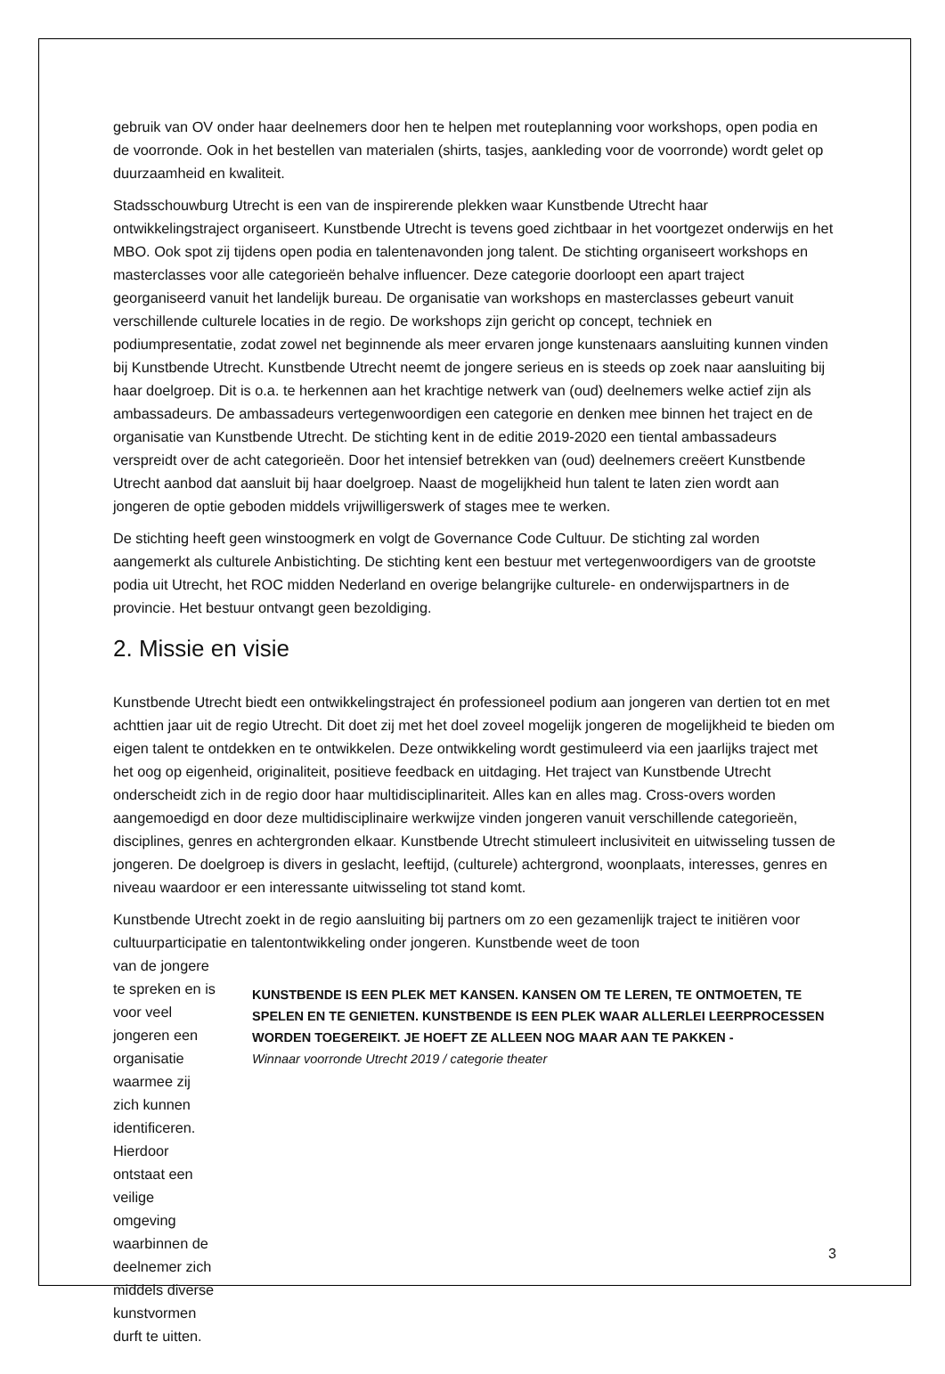gebruik van OV onder haar deelnemers door hen te helpen met routeplanning voor workshops, open podia en de voorronde. Ook in het bestellen van materialen (shirts, tasjes, aankleding voor de voorronde) wordt gelet op duurzaamheid en kwaliteit.
Stadsschouwburg Utrecht is een van de inspirerende plekken waar Kunstbende Utrecht haar ontwikkelingstraject organiseert. Kunstbende Utrecht is tevens goed zichtbaar in het voortgezet onderwijs en het MBO. Ook spot zij tijdens open podia en talentenavonden jong talent. De stichting organiseert workshops en masterclasses voor alle categorieën behalve influencer. Deze categorie doorloopt een apart traject georganiseerd vanuit het landelijk bureau. De organisatie van workshops en masterclasses gebeurt vanuit verschillende culturele locaties in de regio. De workshops zijn gericht op concept, techniek en podiumpresentatie, zodat zowel net beginnende als meer ervaren jonge kunstenaars aansluiting kunnen vinden bij Kunstbende Utrecht. Kunstbende Utrecht neemt de jongere serieus en is steeds op zoek naar aansluiting bij haar doelgroep. Dit is o.a. te herkennen aan het krachtige netwerk van (oud) deelnemers welke actief zijn als ambassadeurs. De ambassadeurs vertegenwoordigen een categorie en denken mee binnen het traject en de organisatie van Kunstbende Utrecht. De stichting kent in de editie 2019-2020 een tiental ambassadeurs verspreidt over de acht categorieën. Door het intensief betrekken van (oud) deelnemers creëert Kunstbende Utrecht aanbod dat aansluit bij haar doelgroep. Naast de mogelijkheid hun talent te laten zien wordt aan jongeren de optie geboden middels vrijwilligerswerk of stages mee te werken.
De stichting heeft geen winstoogmerk en volgt de Governance Code Cultuur. De stichting zal worden aangemerkt als culturele Anbistichting. De stichting kent een bestuur met vertegenwoordigers van de grootste podia uit Utrecht, het ROC midden Nederland en overige belangrijke culturele- en onderwijspartners in de provincie. Het bestuur ontvangt geen bezoldiging.
2. Missie en visie
Kunstbende Utrecht biedt een ontwikkelingstraject én professioneel podium aan jongeren van dertien tot en met achttien jaar uit de regio Utrecht. Dit doet zij met het doel zoveel mogelijk jongeren de mogelijkheid te bieden om eigen talent te ontdekken en te ontwikkelen. Deze ontwikkeling wordt gestimuleerd via een jaarlijks traject met het oog op eigenheid, originaliteit, positieve feedback en uitdaging. Het traject van Kunstbende Utrecht onderscheidt zich in de regio door haar multidisciplinariteit. Alles kan en alles mag. Cross-overs worden aangemoedigd en door deze multidisciplinaire werkwijze vinden jongeren vanuit verschillende categorieën, disciplines, genres en achtergronden elkaar. Kunstbende Utrecht stimuleert inclusiviteit en uitwisseling tussen de jongeren. De doelgroep is divers in geslacht, leeftijd, (culturele) achtergrond, woonplaats, interesses, genres en niveau waardoor er een interessante uitwisseling tot stand komt.
Kunstbende Utrecht zoekt in de regio aansluiting bij partners om zo een gezamenlijk traject te initiëren voor cultuurparticipatie en talentontwikkeling onder jongeren. Kunstbende weet de toon
van de jongere te spreken en is voor veel jongeren een organisatie waarmee zij zich kunnen identificeren. Hierdoor ontstaat een veilige omgeving waarbinnen de deelnemer zich middels diverse kunstvormen durft te uitten.
KUNSTBENDE IS EEN PLEK MET KANSEN. KANSEN OM TE LEREN, TE ONTMOETEN, TE SPELEN EN TE GENIETEN. KUNSTBENDE IS EEN PLEK WAAR ALLERLEI LEERPROCESSEN WORDEN TOEGEREIKT. JE HOEFT ZE ALLEEN NOG MAAR AAN TE PAKKEN -
Winnaar voorronde Utrecht 2019 / categorie theater
3